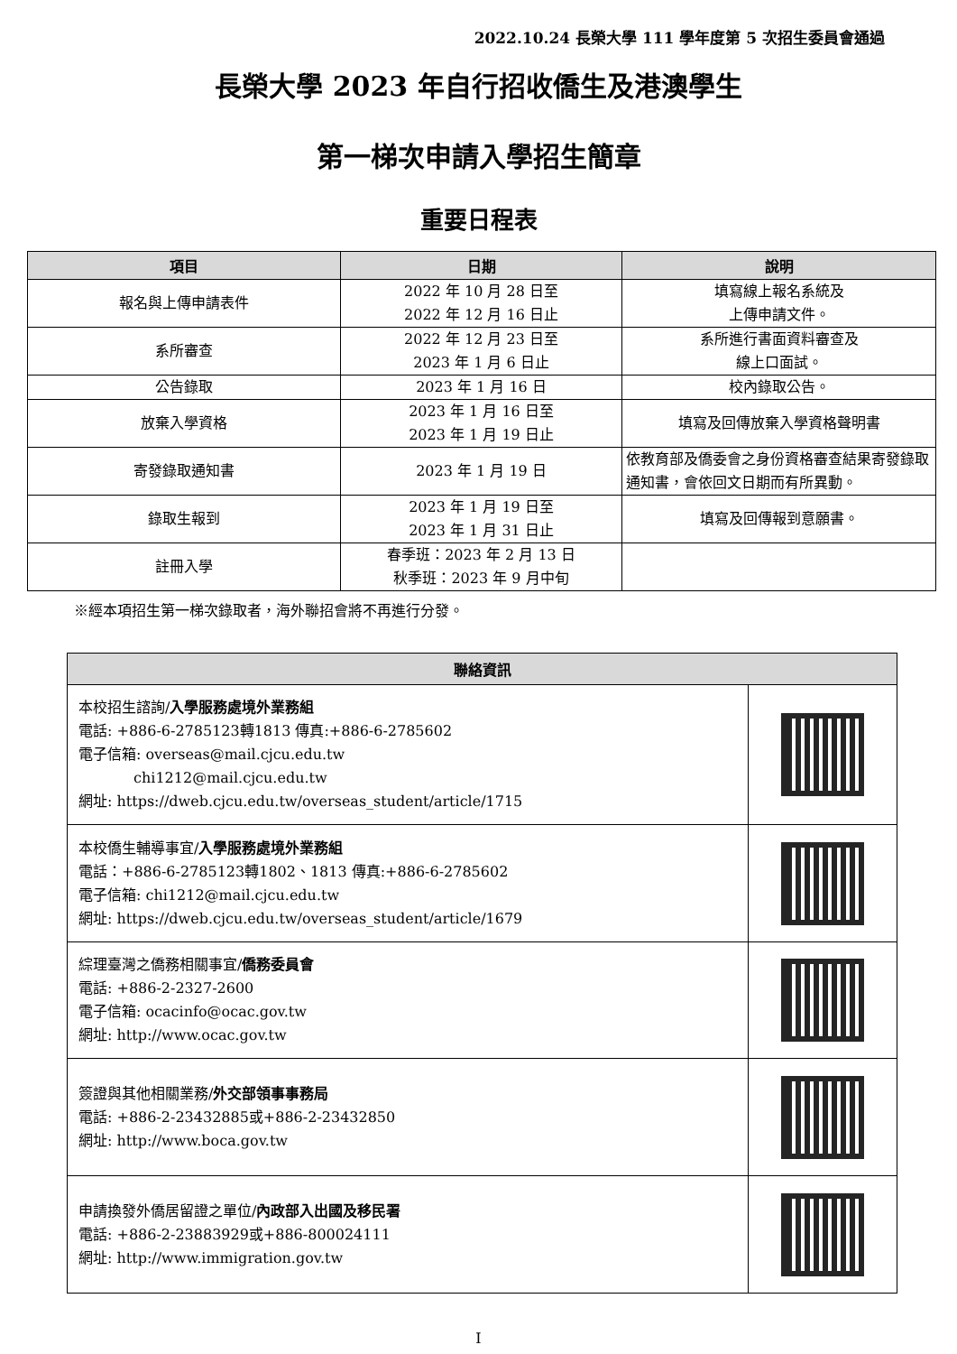2022.10.24 長榮大學 111 學年度第 5 次招生委員會通過
長榮大學 2023 年自行招收僑生及港澳學生
第一梯次申請入學招生簡章
重要日程表
| 項目 | 日期 | 說明 |
| --- | --- | --- |
| 報名與上傳申請表件 | 2022 年 10 月 28 日至 2022 年 12 月 16 日止 | 填寫線上報名系統及 上傳申請文件。 |
| 系所審查 | 2022 年 12 月 23 日至 2023 年 1 月 6 日止 | 系所進行書面資料審查及 線上口面試。 |
| 公告錄取 | 2023 年 1 月 16 日 | 校內錄取公告。 |
| 放棄入學資格 | 2023 年 1 月 16 日至 2023 年 1 月 19 日止 | 填寫及回傳放棄入學資格聲明書 |
| 寄發錄取通知書 | 2023 年 1 月 19 日 | 依教育部及僑委會之身份資格審查結果寄發錄取通知書，會依回文日期而有所異動。 |
| 錄取生報到 | 2023 年 1 月 19 日至 2023 年 1 月 31 日止 | 填寫及回傳報到意願書。 |
| 註冊入學 | 春季班：2023 年 2 月 13 日 秋季班：2023 年 9 月中旬 | |
※經本項招生第一梯次錄取者，海外聯招會將不再進行分發。
| 聯絡資訊 | |
| --- | --- |
| 本校招生諮詢/ 入學服務處境外業務組 電話: +886-6-2785123轉1813 傳真:+886-6-2785602 電子信箱: overseas@mail.cjcu.edu.tw chi1212@mail.cjcu.edu.tw 網址: https://dweb.cjcu.edu.tw/overseas_student/article/1715 | |
| 本校僑生輔導事宜/ 入學服務處境外業務組 電話：+886-6-2785123轉1802、1813 傳真:+886-6-2785602 電子信箱: chi1212@mail.cjcu.edu.tw 網址: https://dweb.cjcu.edu.tw/overseas_student/article/1679 | |
| 綜理臺灣之僑務相關事宜/ 僑務委員會 電話: +886-2-2327-2600 電子信箱: ocacinfo@ocac.gov.tw 網址: http://www.ocac.gov.tw | |
| 簽證與其他相關業務/ 外交部領事事務局 電話: +886-2-23432885或+886-2-23432850 網址: http://www.boca.gov.tw | |
| 申請換發外僑居留證之單位/ 內政部入出國及移民署 電話: +886-2-23883929或+886-800024111 網址: http://www.immigration.gov.tw | |
I